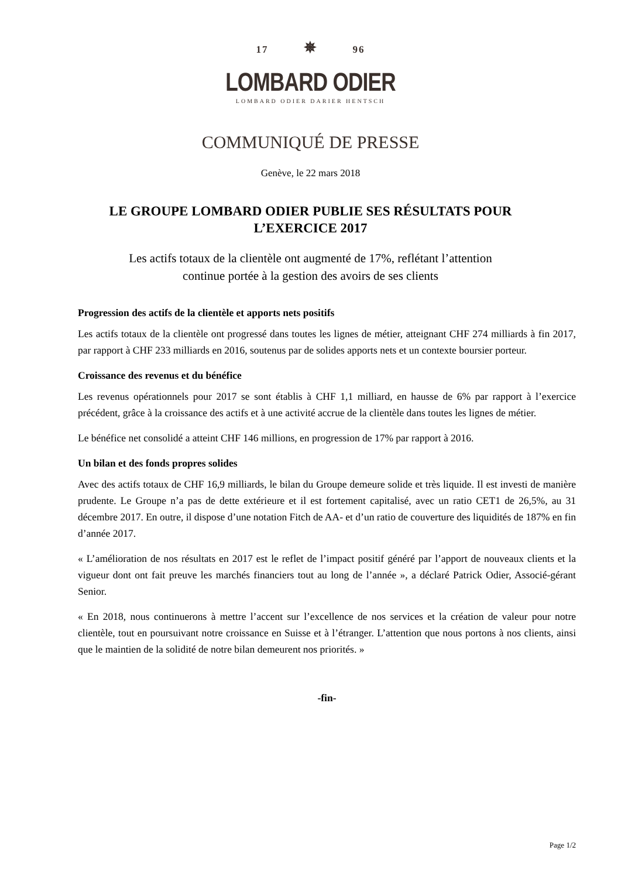17 ✵ 96
LOMBARD ODIER
LOMBARD ODIER DARIER HENTSCH
COMMUNIQUÉ DE PRESSE
Genève, le 22 mars 2018
LE GROUPE LOMBARD ODIER PUBLIE SES RÉSULTATS POUR
L’EXERCICE 2017
Les actifs totaux de la clientèle ont augmenté de 17%, reflétant l’attention
continue portée à la gestion des avoirs de ses clients
Progression des actifs de la clientèle et apports nets positifs
Les actifs totaux de la clientèle ont progressé dans toutes les lignes de métier, atteignant CHF 274 milliards à fin 2017, par rapport à CHF 233 milliards en 2016, soutenus par de solides apports nets et un contexte boursier porteur.
Croissance des revenus et du bénéfice
Les revenus opérationnels pour 2017 se sont établis à CHF 1,1 milliard, en hausse de 6% par rapport à l’exercice précédent, grâce à la croissance des actifs et à une activité accrue de la clientèle dans toutes les lignes de métier.
Le bénéfice net consolidé a atteint CHF 146 millions, en progression de 17% par rapport à 2016.
Un bilan et des fonds propres solides
Avec des actifs totaux de CHF 16,9 milliards, le bilan du Groupe demeure solide et très liquide. Il est investi de manière prudente. Le Groupe n’a pas de dette extérieure et il est fortement capitalisé, avec un ratio CET1 de 26,5%, au 31 décembre 2017. En outre, il dispose d’une notation Fitch de AA- et d’un ratio de couverture des liquidités de 187% en fin d’année 2017.
« L’amélioration de nos résultats en 2017 est le reflet de l’impact positif généré par l’apport de nouveaux clients et la vigueur dont ont fait preuve les marchés financiers tout au long de l’année », a déclaré Patrick Odier, Associé-gérant Senior.
« En 2018, nous continuerons à mettre l’accent sur l’excellence de nos services et la création de valeur pour notre clientèle, tout en poursuivant notre croissance en Suisse et à l’étranger. L’attention que nous portons à nos clients, ainsi que le maintien de la solidité de notre bilan demeurent nos priorités. »
-fin-
Page 1/2